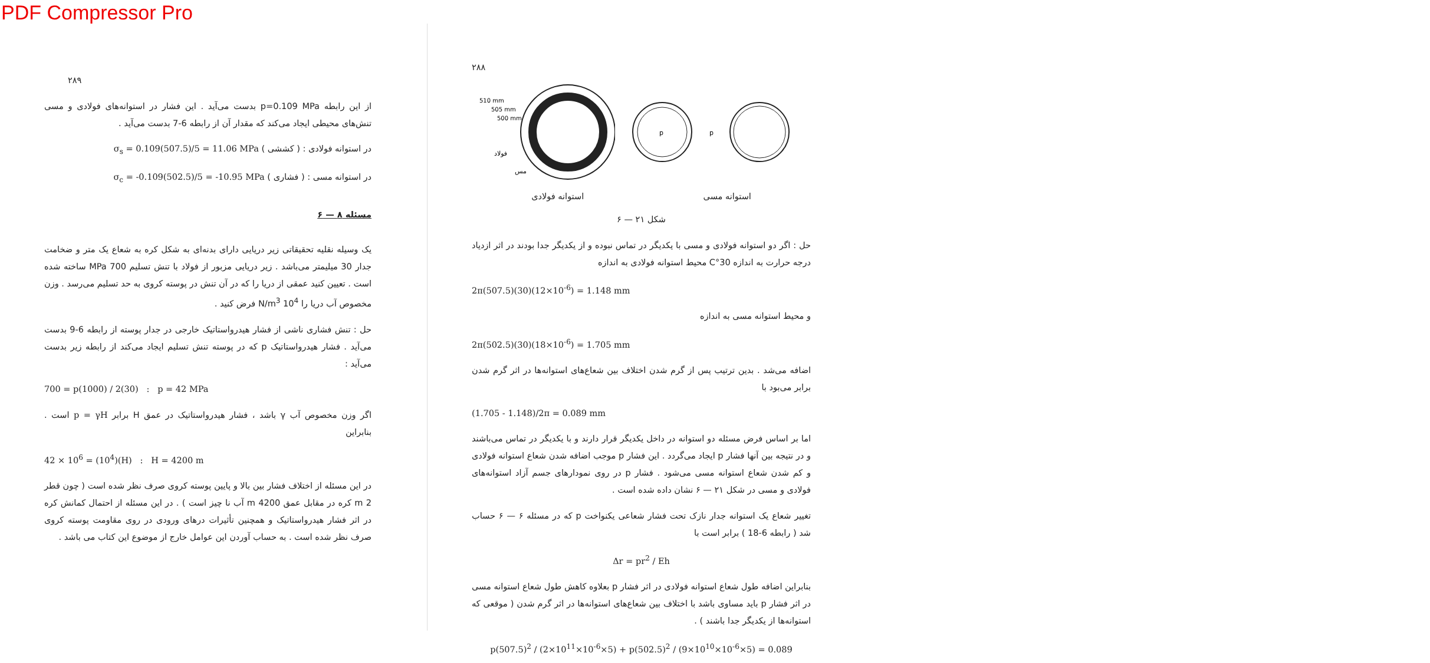PDF Compressor Pro
۲۸۹
از این رابطه p=0.109 MPa بدست می‌آید . این فشار در استوانه‌های فولادی و مسی تنش‌های محیطی ایجاد می‌کند که مقدار آن از رابطه 6-7 بدست می‌آید .
در استوانه فولادی : ( کششی ) σ<sub>s</sub> = 0.109(507.5)/5 = 11.06 MPa
در استوانه مسی : ( فشاری ) σ<sub>c</sub> = -0.109(502.5)/5 = -10.95 MPa
مسئله ۸ — ۶
یک وسیله نقلیه تحقیقاتی زیر دریایی دارای بدنه‌ای به شکل کره به شعاع یک متر و ضخامت جدار 30 میلیمتر می‌باشد . زیر دریایی مزبور از فولاد با تنش تسلیم 700 MPa ساخته شده است . تعیین کنید عمقی از دریا را که در آن تنش در پوسته کروی به حد تسلیم می‌رسد . وزن مخصوص آب دریا را 10<sup>4</sup> N/m<sup>3</sup> فرض کنید .
حل : تنش فشاری ناشی از فشار هیدرواستاتیک خارجی در جدار پوسته از رابطه 6-9 بدست می‌آید . فشار هیدرواستاتیک p که در پوسته تنش تسلیم ایجاد می‌کند از رابطه زیر بدست می‌آید :
700 = p(1000) / 2(30) : p = 42 MPa
اگر وزن مخصوص آب γ باشد ، فشار هیدرواستاتیک در عمق H برابر p = γH است . بنابراین
42 × 10<sup>6</sup> = (10<sup>4</sup>)(H) : H = 4200 m
در این مسئله از اختلاف فشار بین بالا و پایین پوسته کروی صرف نظر شده است ( چون قطر 2 m کره در مقابل عمق 4200 m آب نا چیز است ) . در این مسئله از احتمال کمانش کره در اثر فشار هیدرواستاتیک و همچنین تأثیرات درهای ورودی در روی مقاومت پوسته کروی صرف نظر شده است . به حساب آوردن این عوامل خارج از موضوع این کتاب می باشد .
۲۸۸
510 mm
505 mm
500 mm
فولاد
مس
p
p
استوانه مسی استوانه فولادی
شکل ۲۱ — ۶
حل : اگر دو استوانه فولادی و مسی با یکدیگر در تماس نبوده و از یکدیگر جدا بودند در اثر ازدیاد درجه حرارت به اندازه 30°C محیط استوانه فولادی به اندازه
2π(507.5)(30)(12×10<sup>-6</sup>) = 1.148 mm
و محیط استوانه مسی به اندازه
2π(502.5)(30)(18×10<sup>-6</sup>) = 1.705 mm
اضافه می‌شد . بدین ترتیب پس از گرم شدن اختلاف بین شعاع‌های استوانه‌ها در اثر گرم شدن برابر می‌بود با
(1.705 - 1.148)/2π = 0.089 mm
اما بر اساس فرض مسئله دو استوانه در داخل یکدیگر قرار دارند و با یکدیگر در تماس می‌باشند و در نتیجه بین آنها فشار p ایجاد می‌گردد . این فشار p موجب اضافه شدن شعاع استوانه فولادی و کم شدن شعاع استوانه مسی می‌شود . فشار p در روی نمودارهای جسم آزاد استوانه‌های فولادی و مسی در شکل ۲۱ — ۶ نشان داده شده است .
تغییر شعاع یک استوانه جدار نازک تحت فشار شعاعی یکنواخت p که در مسئله ۶ — ۶ حساب شد ( رابطه 6-18 ) برابر است با
Δr = pr<sup>2</sup> / Eh
بنابراین اضافه طول شعاع استوانه فولادی در اثر فشار p بعلاوه کاهش طول شعاع استوانه مسی در اثر فشار p باید مساوی باشد با اختلاف بین شعاع‌های استوانه‌ها در اثر گرم شدن ( موقعی که استوانه‌ها از یکدیگر جدا باشند ) .
p(507.5)<sup>2</sup> / (2×10<sup>11</sup>×10<sup>-6</sup>×5) + p(502.5)<sup>2</sup> / (9×10<sup>10</sup>×10<sup>-6</sup>×5) = 0.089